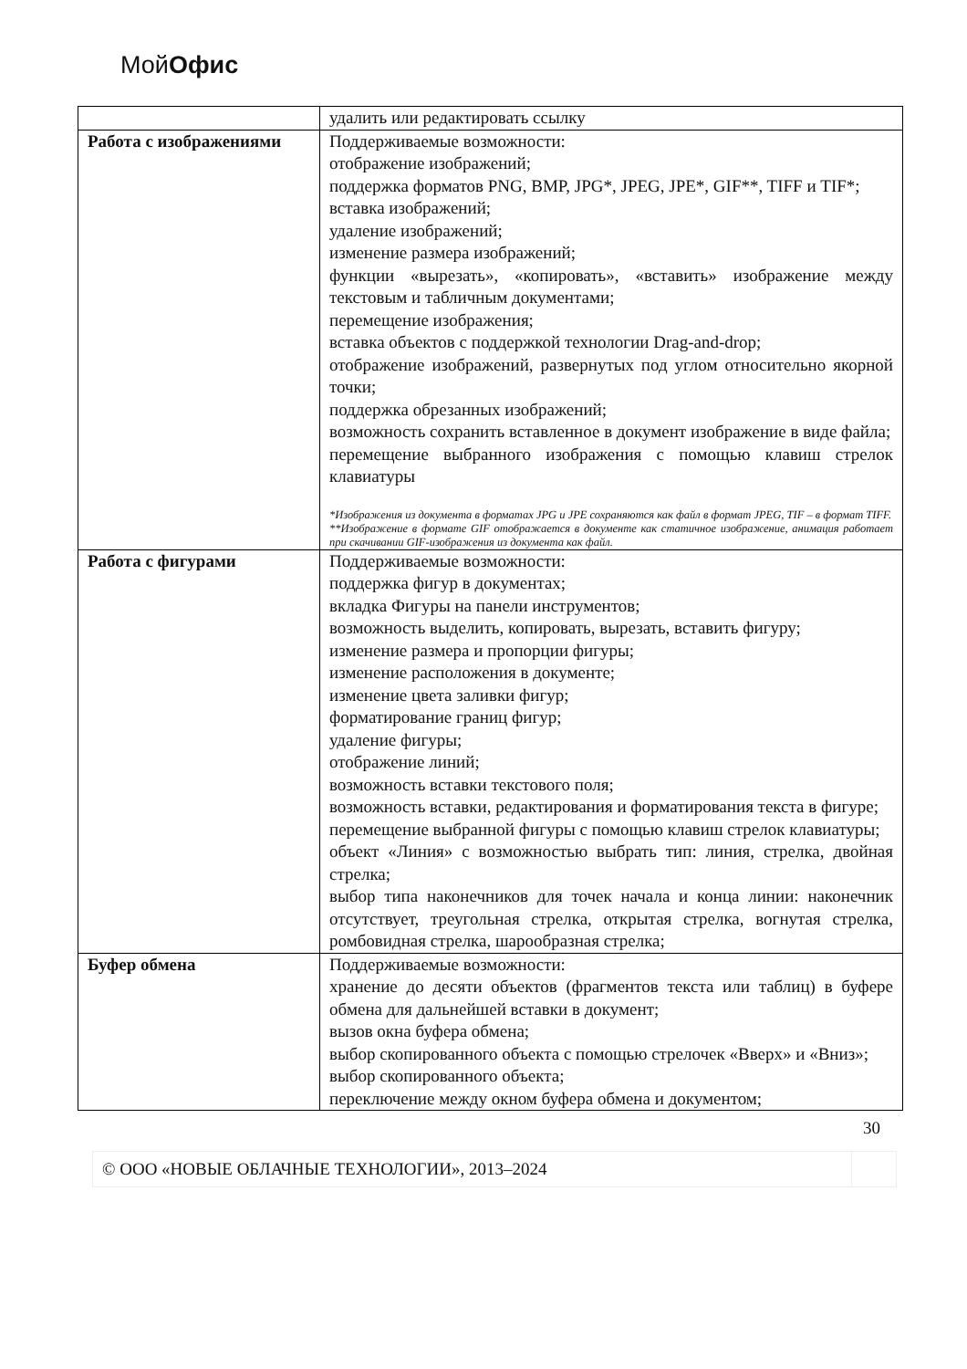МойОфис
| | удалить или редактировать ссылку |
| Работа с изображениями | Поддерживаемые возможности: отображение изображений; поддержка форматов PNG, BMP, JPG*, JPEG, JPE*, GIF**, TIFF и TIF*; вставка изображений; удаление изображений; изменение размера изображений; функции «вырезать», «копировать», «вставить» изображение между текстовым и табличным документами; перемещение изображения; вставка объектов с поддержкой технологии Drag-and-drop; отображение изображений, развернутых под углом относительно якорной точки; поддержка обрезанных изображений; возможность сохранить вставленное в документ изображение в виде файла; перемещение выбранного изображения с помощью клавиш стрелок клавиатуры *Изображения из документа в форматах JPG и JPE сохраняются как файл в формат JPEG, TIF – в формат TIFF. **Изображение в формате GIF отображается в документе как статичное изображение, анимация работает при скачивании GIF-изображения из документа как файл. |
| Работа с фигурами | Поддерживаемые возможности: поддержка фигур в документах; вкладка Фигуры на панели инструментов; возможность выделить, копировать, вырезать, вставить фигуру; изменение размера и пропорции фигуры; изменение расположения в документе; изменение цвета заливки фигур; форматирование границ фигур; удаление фигуры; отображение линий; возможность вставки текстового поля; возможность вставки, редактирования и форматирования текста в фигуре; перемещение выбранной фигуры с помощью клавиш стрелок клавиатуры; объект «Линия» с возможностью выбрать тип: линия, стрелка, двойная стрелка; выбор типа наконечников для точек начала и конца линии: наконечник отсутствует, треугольная стрелка, открытая стрелка, вогнутая стрелка, ромбовидная стрелка, шарообразная стрелка; |
| Буфер обмена | Поддерживаемые возможности: хранение до десяти объектов (фрагментов текста или таблиц) в буфере обмена для дальнейшей вставки в документ; вызов окна буфера обмена; выбор скопированного объекта с помощью стрелочек «Вверх» и «Вниз»; выбор скопированного объекта; переключение между окном буфера обмена и документом; |
30
© ООО «НОВЫЕ ОБЛАЧНЫЕ ТЕХНОЛОГИИ», 2013–2024